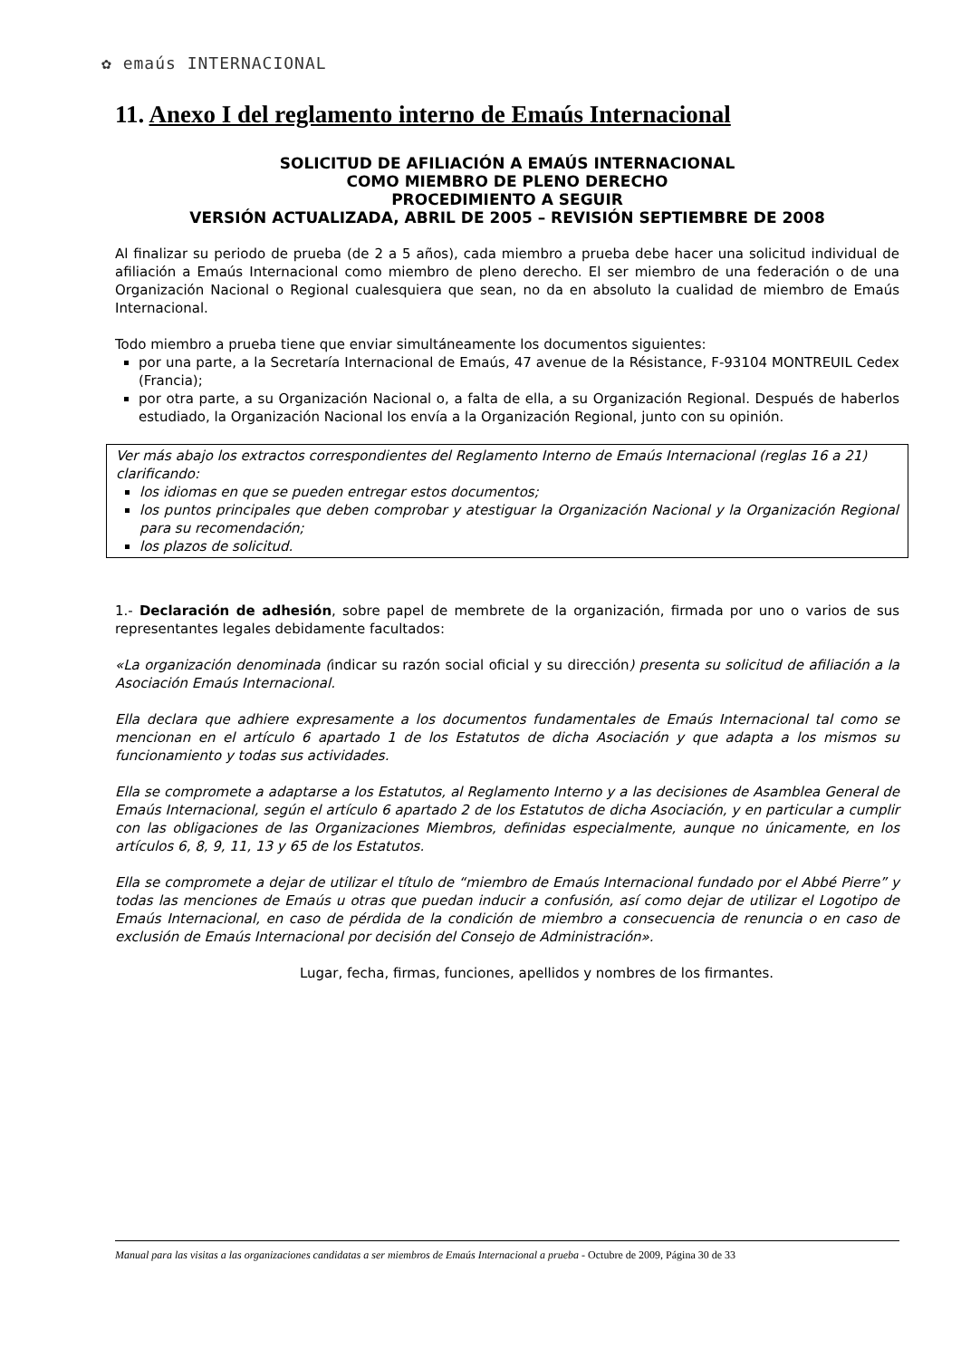✿ emaús INTERNACIONAL
11. Anexo I del reglamento interno de Emaús Internacional
SOLICITUD DE AFILIACIÓN A EMAÚS INTERNACIONAL
COMO MIEMBRO DE PLENO DERECHO
PROCEDIMIENTO A SEGUIR
VERSIÓN ACTUALIZADA, ABRIL DE 2005 – REVISIÓN SEPTIEMBRE DE 2008
Al finalizar su periodo de prueba (de 2 a 5 años), cada miembro a prueba debe hacer una solicitud individual de afiliación a Emaús Internacional como miembro de pleno derecho. El ser miembro de una federación o de una Organización Nacional o Regional cualesquiera que sean, no da en absoluto la cualidad de miembro de Emaús Internacional.
Todo miembro a prueba tiene que enviar simultáneamente los documentos siguientes:
por una parte, a la Secretaría Internacional de Emaús, 47 avenue de la Résistance, F-93104 MONTREUIL Cedex (Francia);
por otra parte, a su Organización Nacional o, a falta de ella, a su Organización Regional. Después de haberlos estudiado, la Organización Nacional los envía a la Organización Regional, junto con su opinión.
Ver más abajo los extractos correspondientes del Reglamento Interno de Emaús Internacional (reglas 16 a 21) clarificando:
los idiomas en que se pueden entregar estos documentos;
los puntos principales que deben comprobar y atestiguar la Organización Nacional y la Organización Regional para su recomendación;
los plazos de solicitud.
1.- Declaración de adhesión, sobre papel de membrete de la organización, firmada por uno o varios de sus representantes legales debidamente facultados:
«La organización denominada (indicar su razón social oficial y su dirección) presenta su solicitud de afiliación a la Asociación Emaús Internacional.
Ella declara que adhiere expresamente a los documentos fundamentales de Emaús Internacional tal como se mencionan en el artículo 6 apartado 1 de los Estatutos de dicha Asociación y que adapta a los mismos su funcionamiento y todas sus actividades.
Ella se compromete a adaptarse a los Estatutos, al Reglamento Interno y a las decisiones de Asamblea General de Emaús Internacional, según el artículo 6 apartado 2 de los Estatutos de dicha Asociación, y en particular a cumplir con las obligaciones de las Organizaciones Miembros, definidas especialmente, aunque no únicamente, en los artículos 6, 8, 9, 11, 13 y 65 de los Estatutos.
Ella se compromete a dejar de utilizar el título de “miembro de Emaús Internacional fundado por el Abbé Pierre” y todas las menciones de Emaús u otras que puedan inducir a confusión, así como dejar de utilizar el Logotipo de Emaús Internacional, en caso de pérdida de la condición de miembro a consecuencia de renuncia o en caso de exclusión de Emaús Internacional por decisión del Consejo de Administración».
Lugar, fecha, firmas, funciones, apellidos y nombres de los firmantes.
Manual para las visitas a las organizaciones candidatas a ser miembros de Emaús Internacional a prueba - Octubre de 2009, Página 30 de 33